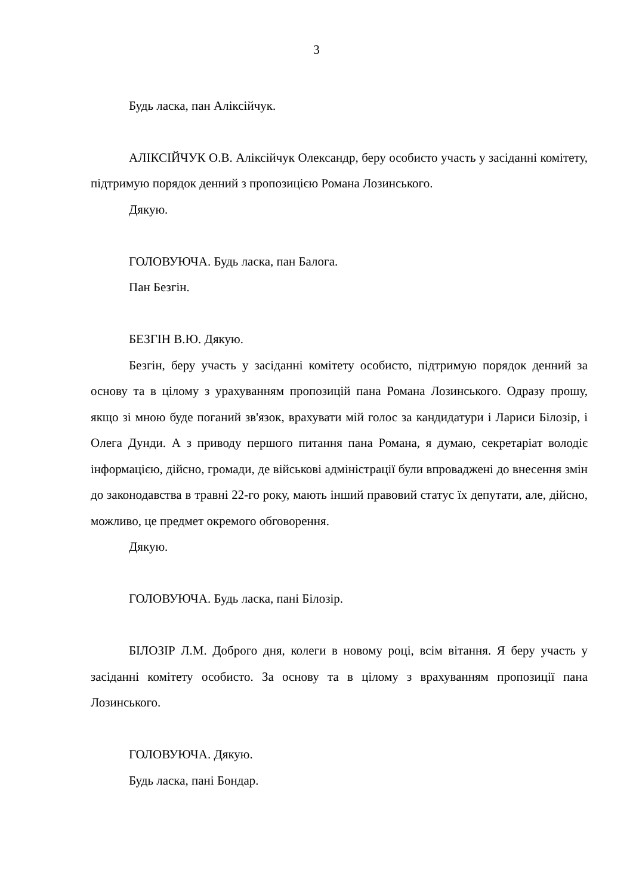3
Будь ласка, пан Аліксійчук.
АЛІКСІЙЧУК О.В. Аліксійчук Олександр, беру особисто участь у засіданні комітету, підтримую порядок денний з пропозицією Романа Лозинського.
Дякую.
ГОЛОВУЮЧА. Будь ласка, пан Балога.
Пан Безгін.
БЕЗГІН В.Ю. Дякую.
Безгін, беру участь у засіданні комітету особисто, підтримую порядок денний за основу та в цілому з урахуванням пропозицій пана Романа Лозинського. Одразу прошу, якщо зі мною буде поганий зв'язок, врахувати мій голос за кандидатури і Лариси Білозір, і Олега Дунди. А з приводу першого питання пана Романа, я думаю, секретаріат володіє інформацією, дійсно, громади, де військові адміністрації були впроваджені до внесення змін до законодавства в травні 22-го року, мають інший правовий статус їх депутати, але, дійсно, можливо, це предмет окремого обговорення.
Дякую.
ГОЛОВУЮЧА. Будь ласка, пані Білозір.
БІЛОЗІР Л.М. Доброго дня, колеги в новому році, всім вітання. Я беру участь у засіданні комітету особисто. За основу та в цілому з врахуванням пропозиції пана Лозинського.
ГОЛОВУЮЧА. Дякую.
Будь ласка, пані Бондар.